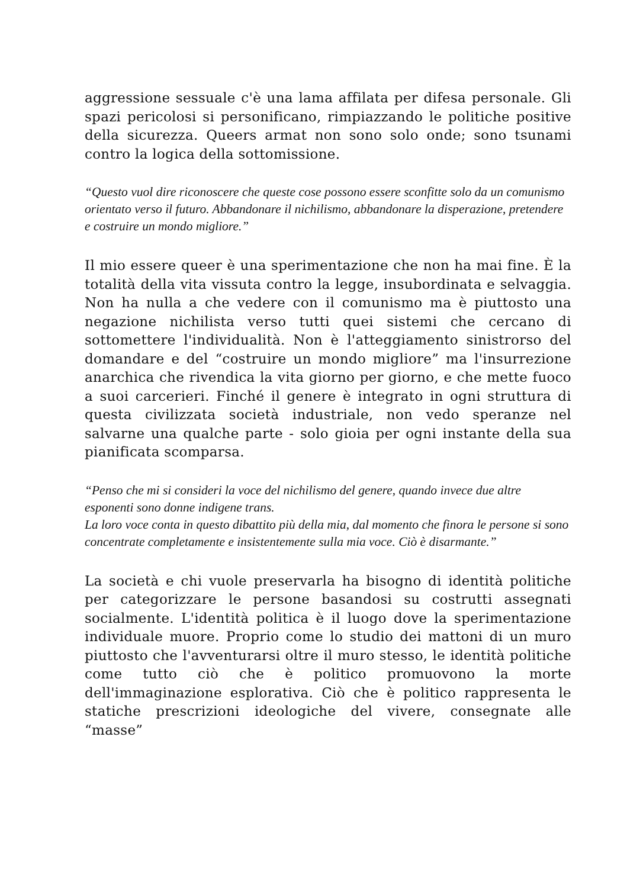aggressione sessuale c'è una lama affilata per difesa personale. Gli spazi pericolosi si personificano, rimpiazzando le politiche positive della sicurezza. Queers armat non sono solo onde; sono tsunami contro la logica della sottomissione.
“Questo vuol dire riconoscere che queste cose possono essere sconfitte solo da un comunismo orientato verso il futuro. Abbandonare il nichilismo, abbandonare la disperazione, pretendere e costruire un mondo migliore.”
Il mio essere queer è una sperimentazione che non ha mai fine. È la totalità della vita vissuta contro la legge, insubordinata e selvaggia. Non ha nulla a che vedere con il comunismo ma è piuttosto una negazione nichilista verso tutti quei sistemi che cercano di sottomettere l'individualità. Non è l'atteggiamento sinistrorso del domandare e del “costruire un mondo migliore” ma l'insurrezione anarchica che rivendica la vita giorno per giorno, e che mette fuoco a suoi carcerieri. Finché il genere è integrato in ogni struttura di questa civilizzata società industriale, non vedo speranze nel salvarne una qualche parte - solo gioia per ogni instante della sua pianificata scomparsa.
“Penso che mi si consideri la voce del nichilismo del genere, quando invece due altre esponenti sono donne indigene trans.
La loro voce conta in questo dibattito più della mia, dal momento che finora le persone si sono concentrate completamente e insistentemente sulla mia voce. Ciò è disarmante.”
La società e chi vuole preservarla ha bisogno di identità politiche per categorizzare le persone basandosi su costrutti assegnati socialmente. L'identità politica è il luogo dove la sperimentazione individuale muore. Proprio come lo studio dei mattoni di un muro piuttosto che l'avventurarsi oltre il muro stesso, le identità politiche come tutto ciò che è politico promuovono la morte dell'immaginazione esplorativa. Ciò che è politico rappresenta le statiche prescrizioni ideologiche del vivere, consegnate alle “masse”